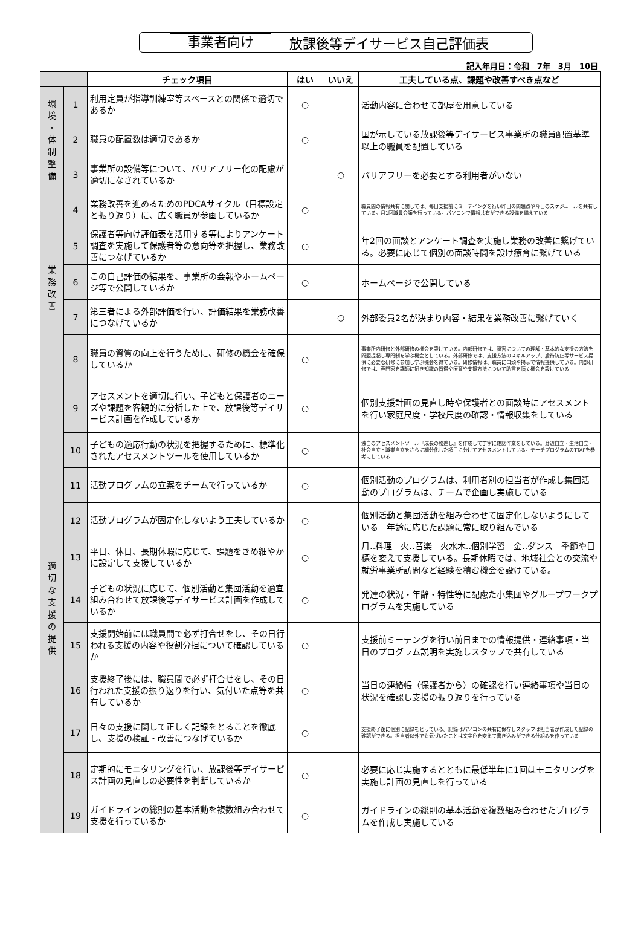事業者向け 放課後等デイサービス自己評価表
記入年月日：令和　7年　3月　10日
| | | チェック項目 | はい | いいえ | 工夫している点、課題や改善すべき点など |
| --- | --- | --- | --- | --- | --- |
| 環 境 ・ 体 制 整 備 | 1 | 利用定員が指導訓練室等スペースとの関係で適切であるか | ○ | | 活動内容に合わせて部屋を用意している |
| | 2 | 職員の配置数は適切であるか | ○ | | 国が示している放課後等デイサービス事業所の職員配置基準以上の職員を配置している |
| | 3 | 事業所の設備等について、バリアフリー化の配慮が適切になされているか | | ○ | バリアフリーを必要とする利用者がいない |
| 業 務 改 善 | 4 | 業務改善を進めるためのPDCAサイクル（目標設定と振り返り）に、広く職員が参画しているか | ○ | | 職員間の情報共有に関しては、毎日支援前にミーテイングを行い昨日の問題点や今日のスケジュールを共有している。月1回職員会議を行っている。パソコンで情報共有ができる設備を備えている |
| | 5 | 保護者等向け評価表を活用する等によりアンケート調査を実施して保護者等の意向等を把握し、業務改善につなげているか | ○ | | 年2回の面談とアンケート調査を実施し業務の改善に繋げている。必要に応じて個別の面談時間を設け療育に繋げている |
| | 6 | この自己評価の結果を、事業所の会報やホームページ等で公開しているか | ○ | | ホームページで公開している |
| | 7 | 第三者による外部評価を行い、評価結果を業務改善につなげているか | | ○ | 外部委員2名が決まり内容・結果を業務改善に繋げていく |
| | 8 | 職員の資質の向上を行うために、研修の機会を確保しているか | ○ | | 事業所内研修と外部研修の機会を設けている。内部研修では、障害についての理解・基本的な支援の方法を問題提起し専門制を学ぶ機会としている。外部研修では、支援方法のスキルアップ、虐待防止等サービス提供に必要な研修に参加し学ぶ機会を得ている。研修情報は、職員に口頭や掲示で情報提供している。内部研修では、専門家を講師に招き知識の習得や療育や支援方法について助言を頂く機会を設けている |
| 適 切 な 支 援 の 提 供 | 9 | アセスメントを適切に行い、子どもと保護者のニーズや課題を客観的に分析した上で、放課後等デイサービス計画を作成しているか | ○ | | 個別支援計画の見直し時や保護者との面談時にアセスメントを行い家庭尺度・学校尺度の確認・情報収集をしている |
| | 10 | 子どもの適応行動の状況を把握するために、標準化されたアセスメントツールを使用しているか | ○ | | 独自のアセスメントツール『成長の物差し』を作成して丁寧に確認作業をしている。身辺自立・生活自立・社会自立・職業自立をさらに細分化した項目に分けてアセスメントしている。テーチプログラムのTTAPを参考にしている |
| | 11 | 活動プログラムの立案をチームで行っているか | ○ | | 個別活動のプログラムは、利用者別の担当者が作成し集団活動のプログラムは、チームで企画し実施している |
| | 12 | 活動プログラムが固定化しないよう工夫しているか | ○ | | 個別活動と集団活動を組み合わせて固定化しないようにしている 年齢に応じた課題に常に取り組んでいる |
| | 13 | 平日、休日、長期休暇に応じて、課題をきめ細やかに設定して支援しているか | ○ | | 月‥料理 火‥音楽 火水木‥個別学習 金‥ダンス 季節や目標を変えて支援している。長期休暇では、地域社会との交流や就労事業所訪問など経験を積む機会を設けている。 |
| | 14 | 子どもの状況に応じて、個別活動と集団活動を適宜組み合わせて放課後等デイサービス計画を作成しているか | ○ | | 発達の状況・年齢・特性等に配慮た小集団やグループワークプログラムを実施している |
| | 15 | 支援開始前には職員間で必ず打合せをし、その日行われる支援の内容や役割分担について確認しているか | ○ | | 支援前ミーテングを行い前日までの情報提供・連絡事項・当日のプログラム説明を実施しスタッフで共有している |
| | 16 | 支援終了後には、職員間で必ず打合せをし、その日行われた支援の振り返りを行い、気付いた点等を共有しているか | ○ | | 当日の連絡帳（保護者から）の確認を行い連絡事項や当日の状況を確認し支援の振り返りを行っている |
| | 17 | 日々の支援に関して正しく記録をとることを徹底し、支援の検証・改善につなげているか | ○ | | 支援終了後に個別に記録をとっている。記録はパソコンの共有に保存しスタッフは担当者が作成した記録の確認ができる。担当者以外でも気づいたことは文字色を変えて書き込みができる仕組みを作っている |
| | 18 | 定期的にモニタリングを行い、放課後等デイサービス計画の見直しの必要性を判断しているか | ○ | | 必要に応じ実施するとともに最低半年に1回はモニタリングを実施し計画の見直しを行っている |
| | 19 | ガイドラインの総則の基本活動を複数組み合わせて支援を行っているか | ○ | | ガイドラインの総則の基本活動を複数組み合わせたプログラムを作成し実施している |